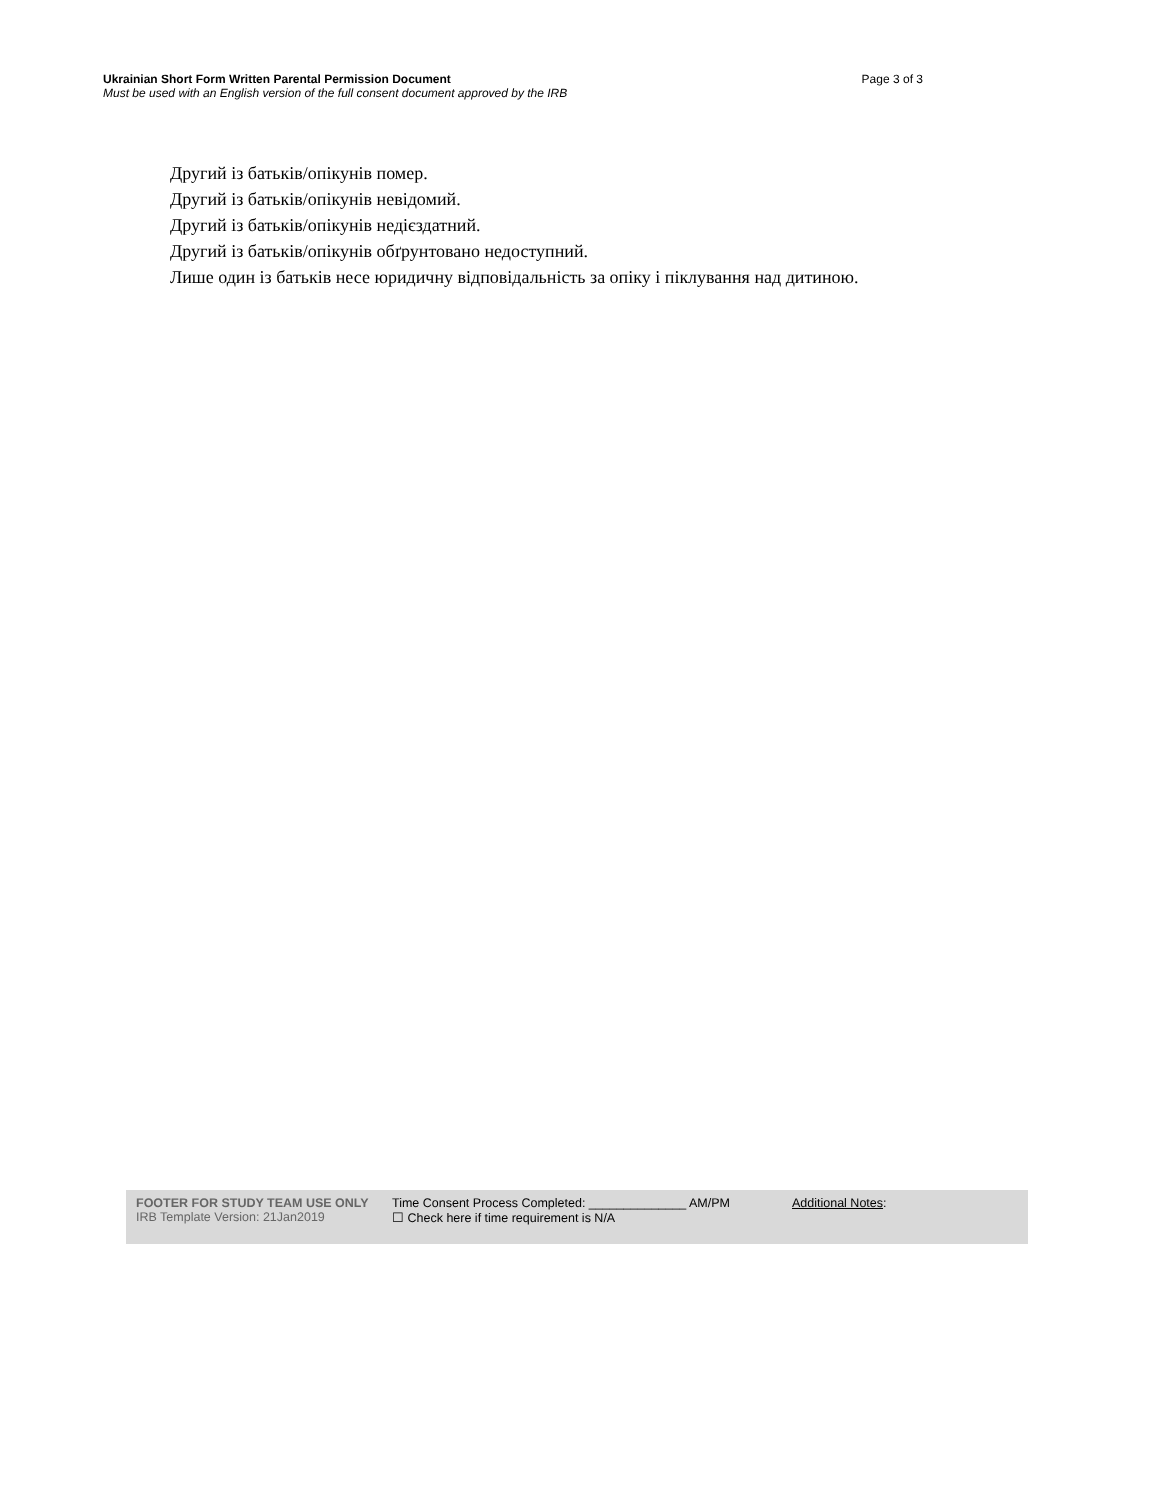Ukrainian Short Form Written Parental Permission Document Page 3 of 3
Must be used with an English version of the full consent document approved by the IRB
Другий із батьків/опікунів помер.
Другий із батьків/опікунів невідомий.
Другий із батьків/опікунів недієздатний.
Другий із батьків/опікунів обґрунтовано недоступний.
Лише один із батьків несе юридичну відповідальність за опіку і піклування над дитиною.
FOOTER FOR STUDY TEAM USE ONLY
IRB Template Version: 21Jan2019
Time Consent Process Completed: ______________ AM/PM
☐ Check here if time requirement is N/A
Additional Notes: